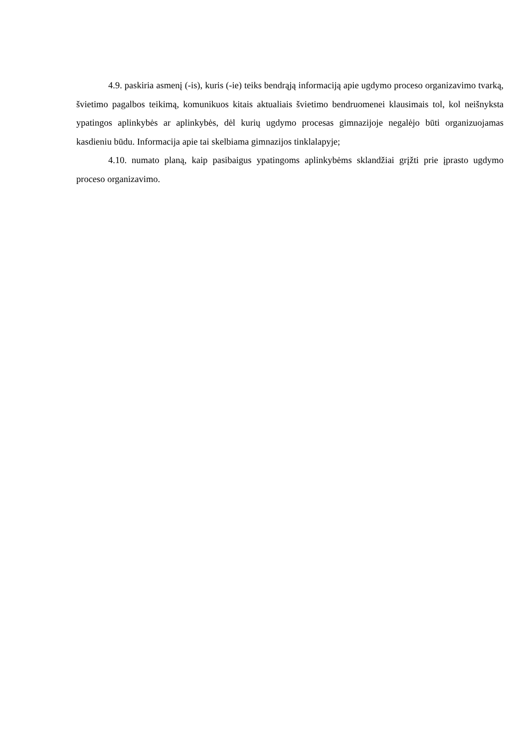4.9. paskiria asmenį (-is), kuris (-ie) teiks bendrąją informaciją apie ugdymo proceso organizavimo tvarką, švietimo pagalbos teikimą, komunikuos kitais aktualiais švietimo bendruomenei klausimais tol, kol neišnyksta ypatingos aplinkybės ar aplinkybės, dėl kurių ugdymo procesas gimnazijoje negalėjo būti organizuojamas kasdieniu būdu. Informacija apie tai skelbiama gimnazijos tinklalapyje;
4.10. numato planą, kaip pasibaigus ypatingoms aplinkybėms sklandžiai grįžti prie įprasto ugdymo proceso organizavimo.